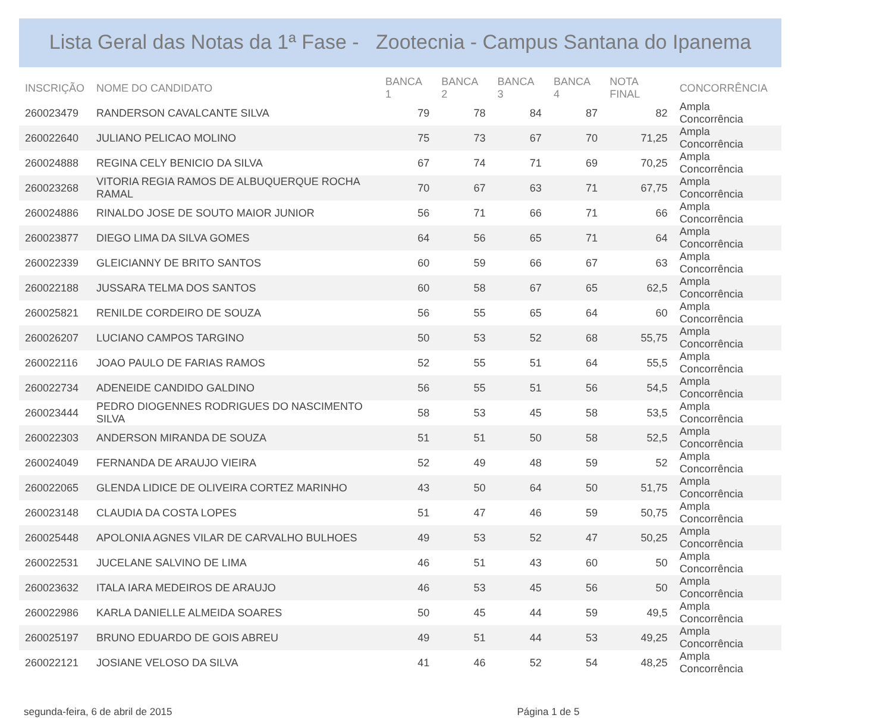Lista Geral das Notas da 1ª Fase - Zootecnia - Campus Santana do Ipanema
| INSCRIÇÃO | NOME DO CANDIDATO | BANCA 1 | BANCA 2 | BANCA 3 | BANCA 4 | NOTA FINAL | CONCORRÊNCIA |
| --- | --- | --- | --- | --- | --- | --- | --- |
| 260023479 | RANDERSON CAVALCANTE SILVA | 79 | 78 | 84 | 87 | 82 | Ampla Concorrência |
| 260022640 | JULIANO PELICAO MOLINO | 75 | 73 | 67 | 70 | 71,25 | Ampla Concorrência |
| 260024888 | REGINA CELY BENICIO DA SILVA | 67 | 74 | 71 | 69 | 70,25 | Ampla Concorrência |
| 260023268 | VITORIA REGIA RAMOS DE ALBUQUERQUE ROCHA RAMAL | 70 | 67 | 63 | 71 | 67,75 | Ampla Concorrência |
| 260024886 | RINALDO JOSE DE SOUTO MAIOR JUNIOR | 56 | 71 | 66 | 71 | 66 | Ampla Concorrência |
| 260023877 | DIEGO LIMA DA SILVA GOMES | 64 | 56 | 65 | 71 | 64 | Ampla Concorrência |
| 260022339 | GLEICIANNY DE BRITO SANTOS | 60 | 59 | 66 | 67 | 63 | Ampla Concorrência |
| 260022188 | JUSSARA TELMA DOS SANTOS | 60 | 58 | 67 | 65 | 62,5 | Ampla Concorrência |
| 260025821 | RENILDE CORDEIRO DE SOUZA | 56 | 55 | 65 | 64 | 60 | Ampla Concorrência |
| 260026207 | LUCIANO CAMPOS TARGINO | 50 | 53 | 52 | 68 | 55,75 | Ampla Concorrência |
| 260022116 | JOAO PAULO DE FARIAS RAMOS | 52 | 55 | 51 | 64 | 55,5 | Ampla Concorrência |
| 260022734 | ADENEIDE CANDIDO GALDINO | 56 | 55 | 51 | 56 | 54,5 | Ampla Concorrência |
| 260023444 | PEDRO DIOGENNES RODRIGUES DO NASCIMENTO SILVA | 58 | 53 | 45 | 58 | 53,5 | Ampla Concorrência |
| 260022303 | ANDERSON MIRANDA DE SOUZA | 51 | 51 | 50 | 58 | 52,5 | Ampla Concorrência |
| 260024049 | FERNANDA DE ARAUJO VIEIRA | 52 | 49 | 48 | 59 | 52 | Ampla Concorrência |
| 260022065 | GLENDA LIDICE DE OLIVEIRA CORTEZ MARINHO | 43 | 50 | 64 | 50 | 51,75 | Ampla Concorrência |
| 260023148 | CLAUDIA DA COSTA LOPES | 51 | 47 | 46 | 59 | 50,75 | Ampla Concorrência |
| 260025448 | APOLONIA AGNES VILAR DE CARVALHO BULHOES | 49 | 53 | 52 | 47 | 50,25 | Ampla Concorrência |
| 260022531 | JUCELANE SALVINO DE LIMA | 46 | 51 | 43 | 60 | 50 | Ampla Concorrência |
| 260023632 | ITALA IARA MEDEIROS DE ARAUJO | 46 | 53 | 45 | 56 | 50 | Ampla Concorrência |
| 260022986 | KARLA DANIELLE ALMEIDA SOARES | 50 | 45 | 44 | 59 | 49,5 | Ampla Concorrência |
| 260025197 | BRUNO EDUARDO DE GOIS ABREU | 49 | 51 | 44 | 53 | 49,25 | Ampla Concorrência |
| 260022121 | JOSIANE VELOSO DA SILVA | 41 | 46 | 52 | 54 | 48,25 | Ampla Concorrência |
segunda-feira, 6 de abril de 2015 Página 1 de 5